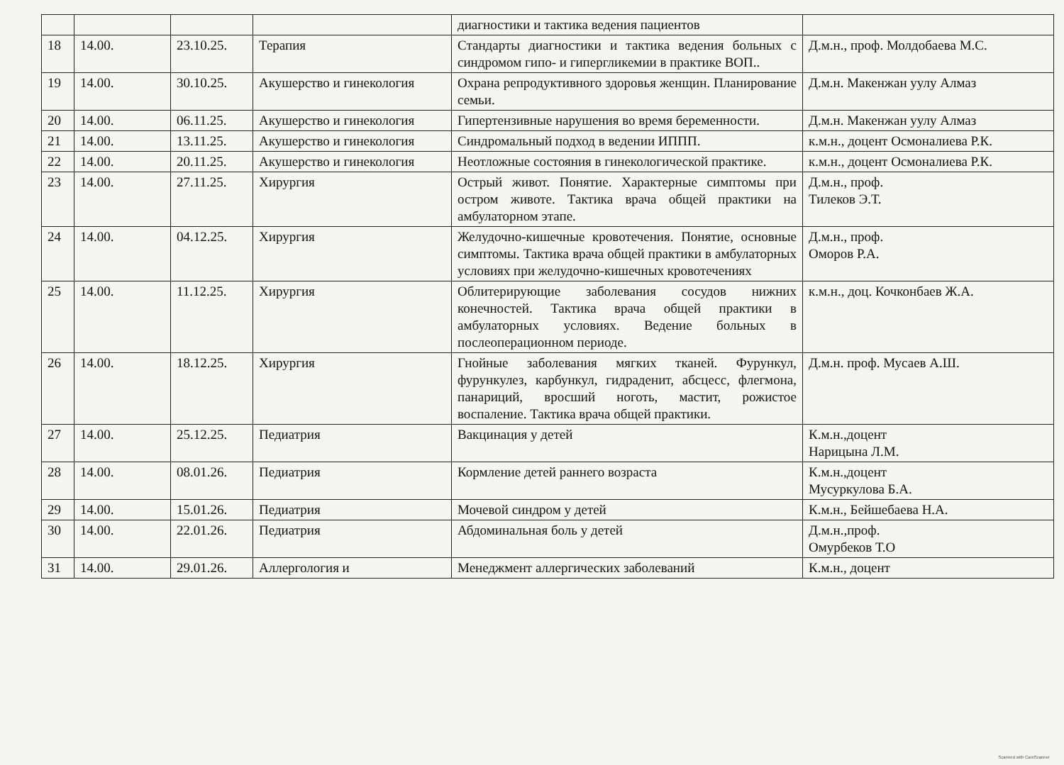| | | | | диагностики и тактика ведения пациентов | |
| 18 | 14.00. | 23.10.25. | Терапия | Стандарты диагностики и тактика ведения больных с синдромом гипо- и гипергликемии в практике ВОП.. | Д.м.н., проф. Молдобаева М.С. |
| 19 | 14.00. | 30.10.25. | Акушерство и гинекология | Охрана репродуктивного здоровья женщин. Планирование семьи. | Д.м.н. Макенжан уулу Алмаз |
| 20 | 14.00. | 06.11.25. | Акушерство и гинекология | Гипертензивные нарушения во время беременности. | Д.м.н. Макенжан уулу Алмаз |
| 21 | 14.00. | 13.11.25. | Акушерство и гинекология | Синдромальный подход в ведении ИППП. | к.м.н., доцент Осмоналиева Р.К. |
| 22 | 14.00. | 20.11.25. | Акушерство и гинекология | Неотложные состояния в гинекологической практике. | к.м.н., доцент Осмоналиева Р.К. |
| 23 | 14.00. | 27.11.25. | Хирургия | Острый живот. Понятие. Характерные симптомы при остром животе. Тактика врача общей практики на амбулаторном этапе. | Д.м.н., проф. Тилеков Э.Т. |
| 24 | 14.00. | 04.12.25. | Хирургия | Желудочно-кишечные кровотечения. Понятие, основные симптомы. Тактика врача общей практики в амбулаторных условиях при желудочно-кишечных кровотечениях | Д.м.н., проф. Оморов Р.А. |
| 25 | 14.00. | 11.12.25. | Хирургия | Облитерирующие заболевания сосудов нижних конечностей. Тактика врача общей практики в амбулаторных условиях. Ведение больных в послеоперационном периоде. | к.м.н., доц. Кочконбаев Ж.А. |
| 26 | 14.00. | 18.12.25. | Хирургия | Гнойные заболевания мягких тканей. Фурункул, фурункулез, карбункул, гидраденит, абсцесс, флегмона, панариций, вросший ноготь, мастит, рожистое воспаление. Тактика врача общей практики. | Д.м.н. проф. Мусаев А.Ш. |
| 27 | 14.00. | 25.12.25. | Педиатрия | Вакцинация у детей | К.м.н.,доцент Нарицына Л.М. |
| 28 | 14.00. | 08.01.26. | Педиатрия | Кормление детей раннего возраста | К.м.н.,доцент Мусуркулова Б.А. |
| 29 | 14.00. | 15.01.26. | Педиатрия | Мочевой синдром у детей | К.м.н., Бейшебаева Н.А. |
| 30 | 14.00. | 22.01.26. | Педиатрия | Абдоминальная боль у детей | Д.м.н.,проф. Омурбеков Т.О |
| 31 | 14.00. | 29.01.26. | Аллергология и | Менеджмент аллергических заболеваний | К.м.н., доцент |
Scanned with CamScanner